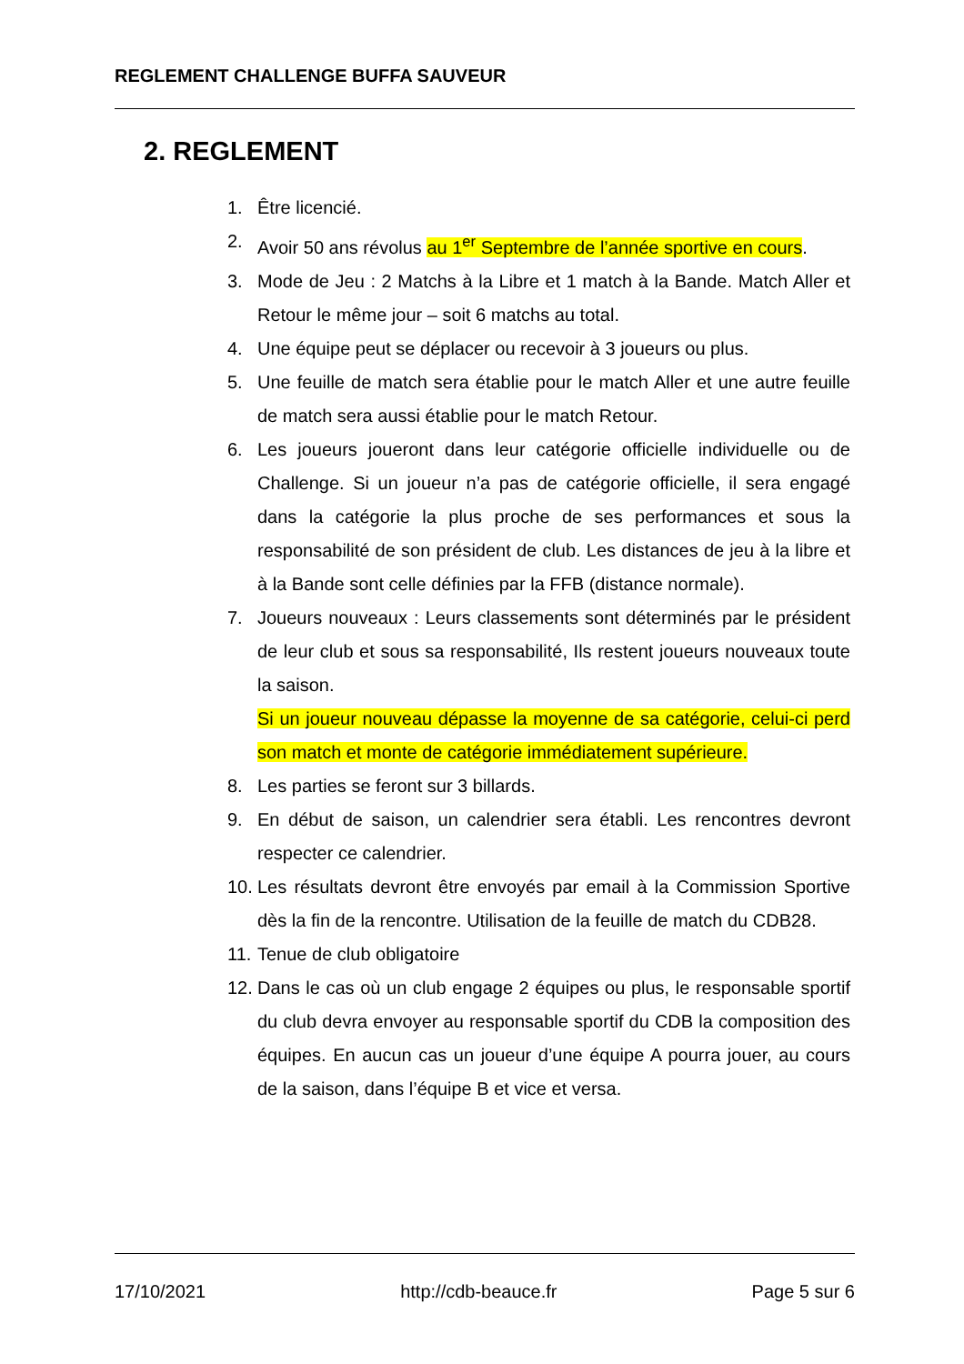REGLEMENT CHALLENGE BUFFA SAUVEUR
2. REGLEMENT
1. Être licencié.
2. Avoir 50 ans révolus au 1<sup>er</sup> Septembre de l’année sportive en cours.
3. Mode de Jeu : 2 Matchs à la Libre et 1 match à la Bande. Match Aller et Retour le même jour – soit 6 matchs au total.
4. Une équipe peut se déplacer ou recevoir à 3 joueurs ou plus.
5. Une feuille de match sera établie pour le match Aller et une autre feuille de match sera aussi établie pour le match Retour.
6. Les joueurs joueront dans leur catégorie officielle individuelle ou de Challenge. Si un joueur n’a pas de catégorie officielle, il sera engagé dans la catégorie la plus proche de ses performances et sous la responsabilité de son président de club. Les distances de jeu à la libre et à la Bande sont celle définies par la FFB (distance normale).
7. Joueurs nouveaux : Leurs classements sont déterminés par le président de leur club et sous sa responsabilité, Ils restent joueurs nouveaux toute la saison.
Si un joueur nouveau dépasse la moyenne de sa catégorie, celui-ci perd son match et monte de catégorie immédiatement supérieure.
8. Les parties se feront sur 3 billards.
9. En début de saison, un calendrier sera établi. Les rencontres devront respecter ce calendrier.
10. Les résultats devront être envoyés par email à la Commission Sportive dès la fin de la rencontre. Utilisation de la feuille de match du CDB28.
11. Tenue de club obligatoire
12. Dans le cas où un club engage 2 équipes ou plus, le responsable sportif du club devra envoyer au responsable sportif du CDB la composition des équipes. En aucun cas un joueur d’une équipe A pourra jouer, au cours de la saison, dans l’équipe B et vice et versa.
17/10/2021 http://cdb-beauce.fr Page 5 sur 6